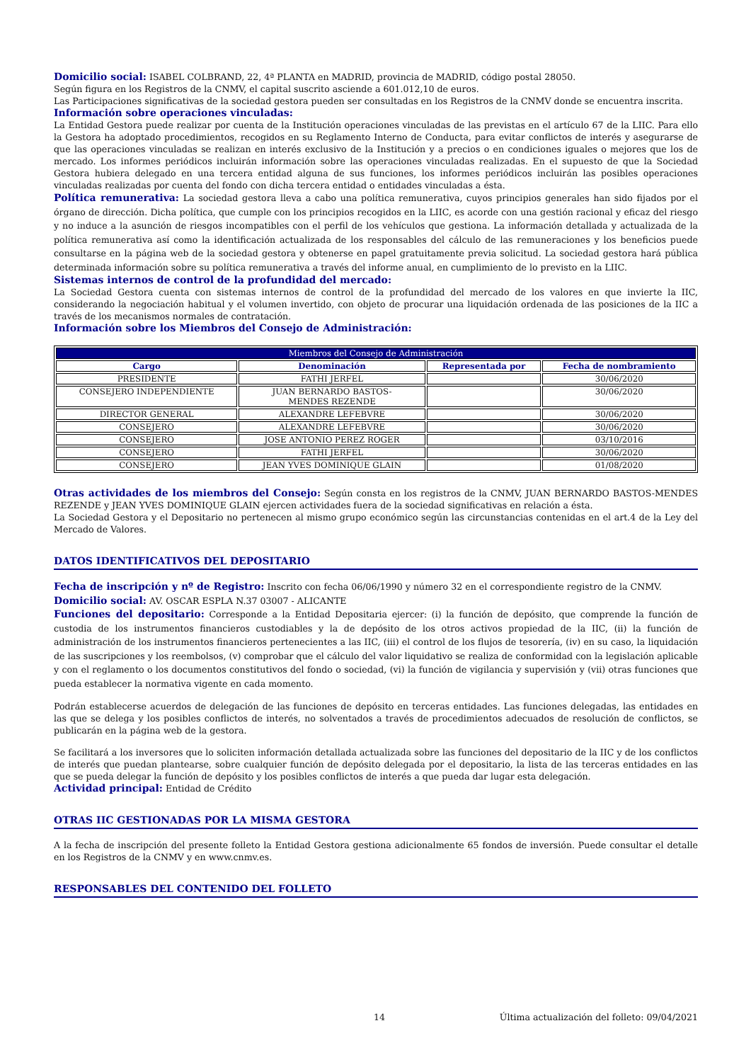Domicilio social: ISABEL COLBRAND, 22, 4ª PLANTA en MADRID, provincia de MADRID, código postal 28050.
Según figura en los Registros de la CNMV, el capital suscrito asciende a 601.012,10 de euros.
Las Participaciones significativas de la sociedad gestora pueden ser consultadas en los Registros de la CNMV donde se encuentra inscrita.
Información sobre operaciones vinculadas:
La Entidad Gestora puede realizar por cuenta de la Institución operaciones vinculadas de las previstas en el artículo 67 de la LIIC. Para ello la Gestora ha adoptado procedimientos, recogidos en su Reglamento Interno de Conducta, para evitar conflictos de interés y asegurarse de que las operaciones vinculadas se realizan en interés exclusivo de la Institución y a precios o en condiciones iguales o mejores que los de mercado. Los informes periódicos incluirán información sobre las operaciones vinculadas realizadas. En el supuesto de que la Sociedad Gestora hubiera delegado en una tercera entidad alguna de sus funciones, los informes periódicos incluirán las posibles operaciones vinculadas realizadas por cuenta del fondo con dicha tercera entidad o entidades vinculadas a ésta.
Política remunerativa: La sociedad gestora lleva a cabo una política remunerativa, cuyos principios generales han sido fijados por el órgano de dirección. Dicha política, que cumple con los principios recogidos en la LIIC, es acorde con una gestión racional y eficaz del riesgo y no induce a la asunción de riesgos incompatibles con el perfil de los vehículos que gestiona. La información detallada y actualizada de la política remunerativa así como la identificación actualizada de los responsables del cálculo de las remuneraciones y los beneficios puede consultarse en la página web de la sociedad gestora y obtenerse en papel gratuitamente previa solicitud. La sociedad gestora hará pública determinada información sobre su política remunerativa a través del informe anual, en cumplimiento de lo previsto en la LIIC.
Sistemas internos de control de la profundidad del mercado:
La Sociedad Gestora cuenta con sistemas internos de control de la profundidad del mercado de los valores en que invierte la IIC, considerando la negociación habitual y el volumen invertido, con objeto de procurar una liquidación ordenada de las posiciones de la IIC a través de los mecanismos normales de contratación.
Información sobre los Miembros del Consejo de Administración:
| Miembros del Consejo de Administración | | | |
| --- | --- | --- | --- |
| Cargo | Denominación | Representada por | Fecha de nombramiento |
| PRESIDENTE | FATHI JERFEL | | 30/06/2020 |
| CONSEJERO INDEPENDIENTE | JUAN BERNARDO BASTOS- MENDES REZENDE | | 30/06/2020 |
| DIRECTOR GENERAL | ALEXANDRE LEFEBVRE | | 30/06/2020 |
| CONSEJERO | ALEXANDRE LEFEBVRE | | 30/06/2020 |
| CONSEJERO | JOSE ANTONIO PEREZ ROGER | | 03/10/2016 |
| CONSEJERO | FATHI JERFEL | | 30/06/2020 |
| CONSEJERO | JEAN YVES DOMINIQUE GLAIN | | 01/08/2020 |
Otras actividades de los miembros del Consejo: Según consta en los registros de la CNMV, JUAN BERNARDO BASTOS-MENDES REZENDE y JEAN YVES DOMINIQUE GLAIN ejercen actividades fuera de la sociedad significativas en relación a ésta.
La Sociedad Gestora y el Depositario no pertenecen al mismo grupo económico según las circunstancias contenidas en el art.4 de la Ley del Mercado de Valores.
DATOS IDENTIFICATIVOS DEL DEPOSITARIO
Fecha de inscripción y nº de Registro: Inscrito con fecha 06/06/1990 y número 32 en el correspondiente registro de la CNMV.
Domicilio social: AV. OSCAR ESPLA N.37 03007 - ALICANTE
Funciones del depositario: Corresponde a la Entidad Depositaria ejercer: (i) la función de depósito, que comprende la función de custodia de los instrumentos financieros custodiables y la de depósito de los otros activos propiedad de la IIC, (ii) la función de administración de los instrumentos financieros pertenecientes a las IIC, (iii) el control de los flujos de tesorería, (iv) en su caso, la liquidación de las suscripciones y los reembolsos, (v) comprobar que el cálculo del valor liquidativo se realiza de conformidad con la legislación aplicable y con el reglamento o los documentos constitutivos del fondo o sociedad, (vi) la función de vigilancia y supervisión y (vii) otras funciones que pueda establecer la normativa vigente en cada momento.
Podrán establecerse acuerdos de delegación de las funciones de depósito en terceras entidades. Las funciones delegadas, las entidades en las que se delega y los posibles conflictos de interés, no solventados a través de procedimientos adecuados de resolución de conflictos, se publicarán en la página web de la gestora.
Se facilitará a los inversores que lo soliciten información detallada actualizada sobre las funciones del depositario de la IIC y de los conflictos de interés que puedan plantearse, sobre cualquier función de depósito delegada por el depositario, la lista de las terceras entidades en las que se pueda delegar la función de depósito y los posibles conflictos de interés a que pueda dar lugar esta delegación.
Actividad principal: Entidad de Crédito
OTRAS IIC GESTIONADAS POR LA MISMA GESTORA
A la fecha de inscripción del presente folleto la Entidad Gestora gestiona adicionalmente 65 fondos de inversión. Puede consultar el detalle en los Registros de la CNMV y en www.cnmv.es.
RESPONSABLES DEL CONTENIDO DEL FOLLETO
14 Última actualización del folleto: 09/04/2021